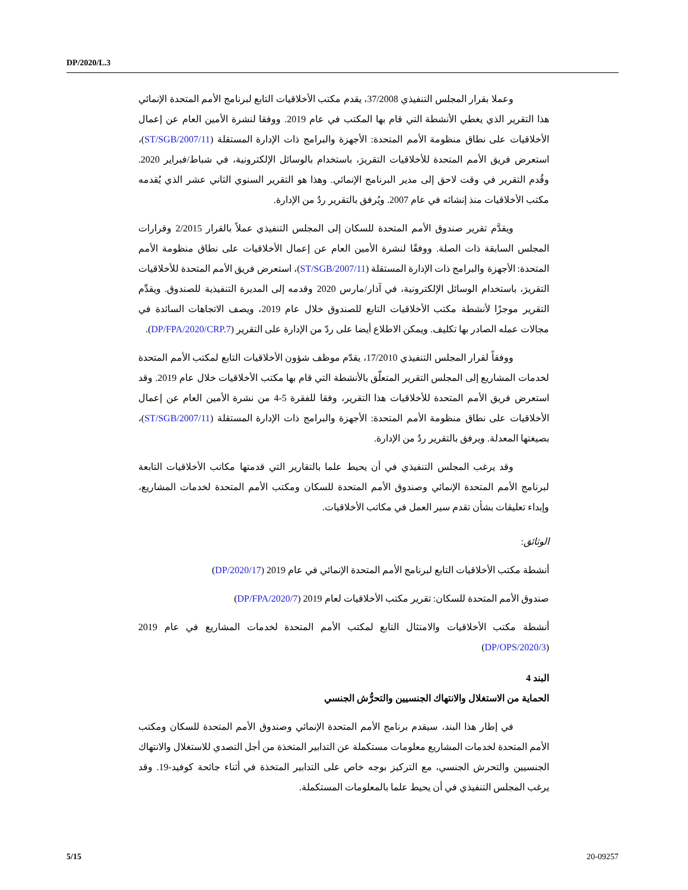DP/2020/L.3
وعملا بقرار المجلس التنفيذي 37/2008، يقدم مكتب الأخلاقيات التابع لبرنامج الأمم المتحدة الإنمائي هذا التقرير الذي يغطي الأنشطة التي قام بها المكتب في عام 2019. ووفقا لنشرة الأمين العام عن إعمال الأخلاقيات على نطاق منظومة الأمم المتحدة: الأجهزة والبرامج ذات الإدارة المستقلة (ST/SGB/2007/11)، استعرض فريق الأمم المتحدة للأخلاقيات التقريرَ، باستخدام بالوسائل الإلكترونية، في شباط/فبراير 2020. وقُدم التقرير في وقت لاحق إلى مدير البرنامج الإنمائي. وهذا هو التقرير السنوي الثاني عشر الذي يُقدمه مكتب الأخلاقيات منذ إنشائه في عام 2007. ويُرفق بالتقرير ردٌ من الإدارة.
ويقدَّم تقرير صندوق الأمم المتحدة للسكان إلى المجلس التنفيذي عملاً بالقرار 2/2015 وقرارات المجلس السابقة ذات الصلة. ووفقًا لنشرة الأمين العام عن إعمال الأخلاقيات على نطاق منظومة الأمم المتحدة: الأجهزة والبرامج ذات الإدارة المستقلة (ST/SGB/2007/11)، استعرض فريق الأمم المتحدة للأخلاقيات التقريرَ، باستخدام الوسائل الإلكترونية، في آذار/مارس 2020 وقدمه إلى المديرة التنفيذية للصندوق. ويقدِّم التقرير موجزًا لأنشطة مكتب الأخلاقيات التابع للصندوق خلال عام 2019، ويصف الاتجاهات السائدة في مجالات عمله الصادر بها تكليف. ويمكن الاطلاع أيضا على ردّ من الإدارة على التقرير (DP/FPA/2020/CRP.7).
ووفقاً لقرار المجلس التنفيذي 17/2010، يقدّم موظف شؤون الأخلاقيات التابع لمكتب الأمم المتحدة لخدمات المشاريع إلى المجلس التقرير المتعلّق بالأنشطة التي قام بها مكتب الأخلاقيات خلال عام 2019. وقد استعرض فريق الأمم المتحدة للأخلاقيات هذا التقرير، وفقا للفقرة 5-4 من نشرة الأمين العام عن إعمال الأخلاقيات على نطاق منظومة الأمم المتحدة: الأجهزة والبرامج ذات الإدارة المستقلة (ST/SGB/2007/11)، بصيغتها المعدلة. ويرفق بالتقرير ردٌ من الإدارة.
وقد يرغب المجلس التنفيذي في أن يحيط علما بالتقارير التي قدمتها مكاتب الأخلاقيات التابعة لبرنامج الأمم المتحدة الإنمائي وصندوق الأمم المتحدة للسكان ومكتب الأمم المتحدة لخدمات المشاريع، وإبداء تعليقات بشأن تقدم سير العمل في مكاتب الأخلاقيات.
الوثائق:
أنشطة مكتب الأخلاقيات التابع لبرنامج الأمم المتحدة الإنمائي في عام 2019 (DP/2020/17)
صندوق الأمم المتحدة للسكان: تقرير مكتب الأخلاقيات لعام 2019 (DP/FPA/2020/7)
أنشطة مكتب الأخلاقيات والامتثال التابع لمكتب الأمم المتحدة لخدمات المشاريع في عام 2019 (DP/OPS/2020/3)
البند 4
الحماية من الاستغلال والانتهاك الجنسيين والتحرُّش الجنسي
في إطار هذا البند، سيقدم برنامج الأمم المتحدة الإنمائي وصندوق الأمم المتحدة للسكان ومكتب الأمم المتحدة لخدمات المشاريع معلومات مستكملة عن التدابير المتخذة من أجل التصدي للاستغلال والانتهاك الجنسيين والتحرش الجنسي، مع التركيز بوجه خاص على التدابير المتخذة في أثناء جائحة كوفيد-19. وقد يرغب المجلس التنفيذي في أن يحيط علما بالمعلومات المستكملة.
5/15 20-09257